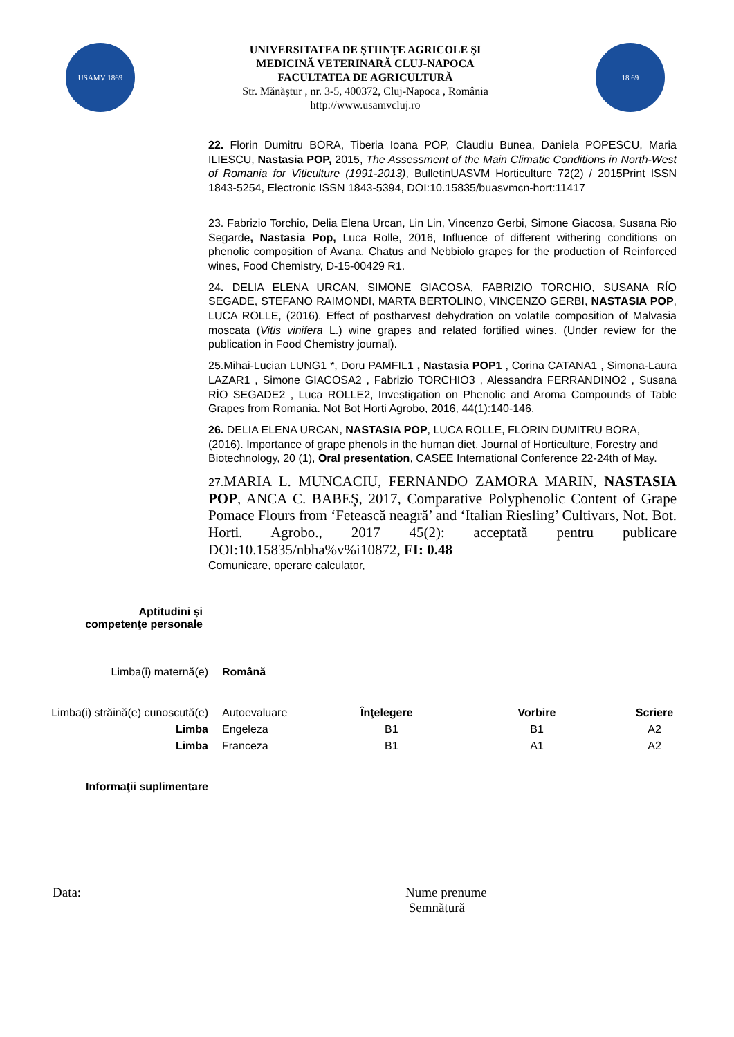USAMV 1869
UNIVERSITATEA DE ŞTIINŢE AGRICOLE ŞI
MEDICINĂ VETERINARĂ CLUJ-NAPOCA
FACULTATEA DE AGRICULTURĂ
Str. Mănăştur , nr. 3-5, 400372, Cluj-Napoca , România
http://www.usamvcluj.ro
18 69
22. Florin Dumitru BORA, Tiberia Ioana POP, Claudiu Bunea, Daniela POPESCU, Maria ILIESCU, Nastasia POP, 2015, The Assessment of the Main Climatic Conditions in North-West of Romania for Viticulture (1991-2013), BulletinUASVM Horticulture 72(2) / 2015Print ISSN 1843-5254, Electronic ISSN 1843-5394, DOI:10.15835/buasvmcn-hort:11417
23. Fabrizio Torchio, Delia Elena Urcan, Lin Lin, Vincenzo Gerbi, Simone Giacosa, Susana Rio Segarde, Nastasia Pop, Luca Rolle, 2016, Influence of different withering conditions on phenolic composition of Avana, Chatus and Nebbiolo grapes for the production of Reinforced wines, Food Chemistry, D-15-00429 R1.
24. DELIA ELENA URCAN, SIMONE GIACOSA, FABRIZIO TORCHIO, SUSANA RÍO SEGADE, STEFANO RAIMONDI, MARTA BERTOLINO, VINCENZO GERBI, NASTASIA POP, LUCA ROLLE, (2016). Effect of postharvest dehydration on volatile composition of Malvasia moscata (Vitis vinifera L.) wine grapes and related fortified wines. (Under review for the publication in Food Chemistry journal).
25.Mihai-Lucian LUNG1 *, Doru PAMFIL1 , Nastasia POP1 , Corina CATANA1 , Simona-Laura LAZAR1 , Simone GIACOSA2 , Fabrizio TORCHIO3 , Alessandra FERRANDINO2 , Susana RÍO SEGADE2 , Luca ROLLE2, Investigation on Phenolic and Aroma Compounds of Table Grapes from Romania. Not Bot Horti Agrobo, 2016, 44(1):140-146.
26. DELIA ELENA URCAN, NASTASIA POP, LUCA ROLLE, FLORIN DUMITRU BORA, (2016). Importance of grape phenols in the human diet, Journal of Horticulture, Forestry and Biotechnology, 20 (1), Oral presentation, CASEE International Conference 22-24th of May.
27. MARIA L. MUNCACIU, FERNANDO ZAMORA MARIN, NASTASIA POP, ANCA C. BABEŞ, 2017, Comparative Polyphenolic Content of Grape Pomace Flours from ‘Fetească neagră’ and ‘Italian Riesling’ Cultivars, Not. Bot. Horti. Agrobo., 2017 45(2): acceptată pentru publicare DOI:10.15835/nbha%v%i10872, FI: 0.48
Comunicare, operare calculator,
| Aptitudini şi competenţe personale | | | | |
| Limba(i) maternă(e) | Română | | | |
| Limba(i) străină(e) cunoscută(e) | Autoevaluare | Înţelegere | Vorbire | Scriere |
| Limba | Engeleza | B1 | B1 | A2 |
| Limba | Franceza | B1 | A1 | A2 |
| Informaţii suplimentare | | | | |
Data: Nume prenume
Semnătură